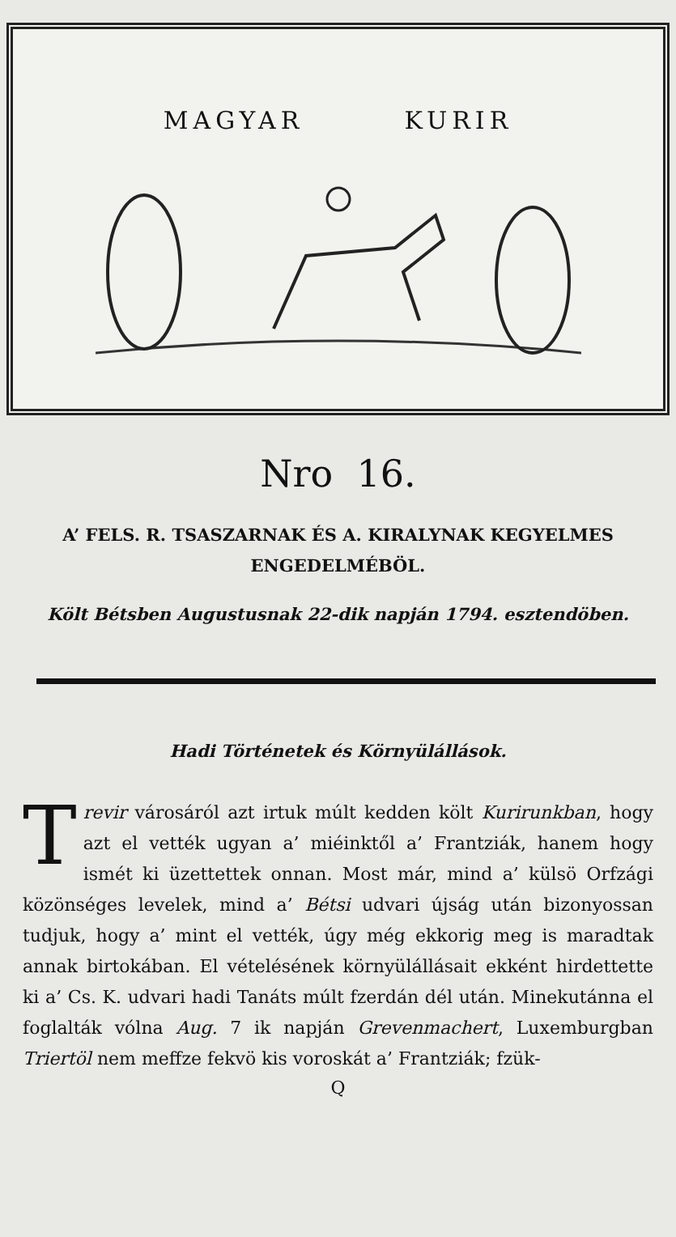MAGYAR KURIR
Nro 16.
A’ FELS. R. TSASZARNAK ÉS A. KIRALYNAK KEGYELMES ENGEDELMÉBÖL.
Költ Bétsben Augustusnak 22-dik napján 1794. esztendöben.
Hadi Történetek és Környülállások.
Trevir városáról azt irtuk múlt kedden költ Kurirunkban, hogy azt el vették ugyan a’ miéinktől a’ Frantziák, hanem hogy ismét ki üzettettek onnan. Most már, mind a’ külsö Orfzági közönséges levelek, mind a’ Bétsi udvari újság után bizonyossan tudjuk, hogy a’ mint el vették, úgy még ekkorig meg is maradtak annak birtokában. El vételésének környülállásait ekként hirdettette ki a’ Cs. K. udvari hadi Tanáts múlt fzerdán dél után. Minekutánna el foglalták vólna Aug. 7 ik napján Grevenmachert, Luxemburgban Triertöl nem meffze fekvö kis voroskát a’ Frantziák; fzük-
Q